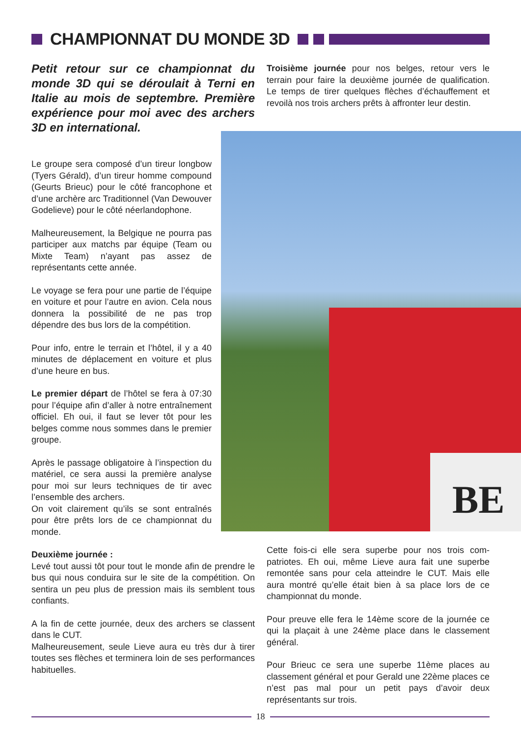CHAMPIONNAT DU MONDE 3D
Petit retour sur ce championnat du monde 3D qui se déroulait à Terni en Italie au mois de septembre. Première expérience pour moi avec des archers 3D en international.
Le groupe sera composé d’un tireur long­bow (Tyers Gérald), d’un tireur homme compound (Geurts Brieuc) pour le côté francophone et d’une archère arc Tradi­tionnel (Van Dewouver Godelieve) pour le côté néerlandophone.
Malheureusement, la Belgique ne pour­ra pas participer aux matchs par équipe (Team ou Mixte Team) n’ayant pas assez de représentants cette année.
Le voyage se fera pour une partie de l’équipe en voiture et pour l’autre en avion. Cela nous donnera la possibilité de ne pas trop dépendre des bus lors de la compé­tition.
Pour info, entre le terrain et l’hôtel, il y a 40 minutes de déplacement en voiture et plus d’une heure en bus.
Le premier départ de l’hôtel se fera à 07:30 pour l’équipe afin d’aller à notre en­traînement officiel. Eh oui, il faut se lever tôt pour les belges comme nous sommes dans le premier groupe.
Après le passage obligatoire à l’inspection du matériel, ce sera aussi la première ana­lyse pour moi sur leurs techniques de tir avec l’ensemble des archers.
On voit clairement qu’ils se sont entraînés pour être prêts lors de ce championnat du monde.
Deuxième journée :
Levé tout aussi tôt pour tout le monde afin de prendre le bus qui nous conduira sur le site de la compétition. On sentira un peu plus de pression mais ils semblent tous confiants.
A la fin de cette journée, deux des archers se classent dans le CUT.
Malheureusement, seule Lieve aura eu très dur à tirer toutes ses flèches et terminera loin de ses per­formances habituelles.
Troisième journée pour nos belges, retour vers le terrain pour faire la deuxième journée de qualifica­tion. Le temps de tirer quelques flèches d’échauffe­ment et revoilà nos trois archers prêts à affronter leur destin.
BE
Cette fois-ci elle sera superbe pour nos trois com­patriotes. Eh oui, même Lieve aura fait une superbe remontée sans pour cela atteindre le CUT. Mais elle aura montré qu’elle était bien à sa place lors de ce championnat du monde.
Pour preuve elle fera le 14ème score de la journée ce qui la plaçait à une 24ème place dans le classe­ment général.
Pour Brieuc ce sera une superbe 11ème places au classement général et pour Gerald une 22ème places ce n’est pas mal pour un petit pays d’avoir deux représentants sur trois.
18